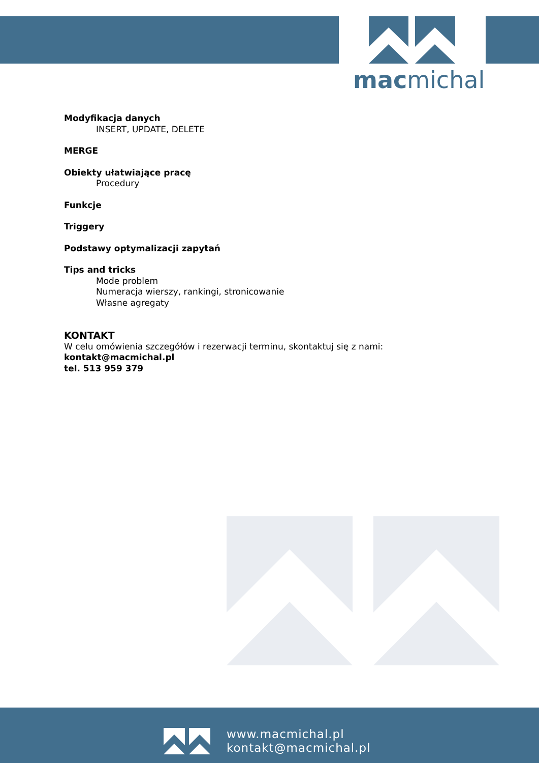macmichal
Modyfikacja danych
INSERT, UPDATE, DELETE
MERGE
Obiekty ułatwiające pracę
Procedury
Funkcje
Triggery
Podstawy optymalizacji zapytań
Tips and tricks
Mode problem
Numeracja wierszy, rankingi, stronicowanie
Własne agregaty
KONTAKT
W celu omówienia szczegółów i rezerwacji terminu, skontaktuj się z nami:
kontakt@macmichal.pl
tel. 513 959 379
www.macmichal.pl
kontakt@macmichal.pl